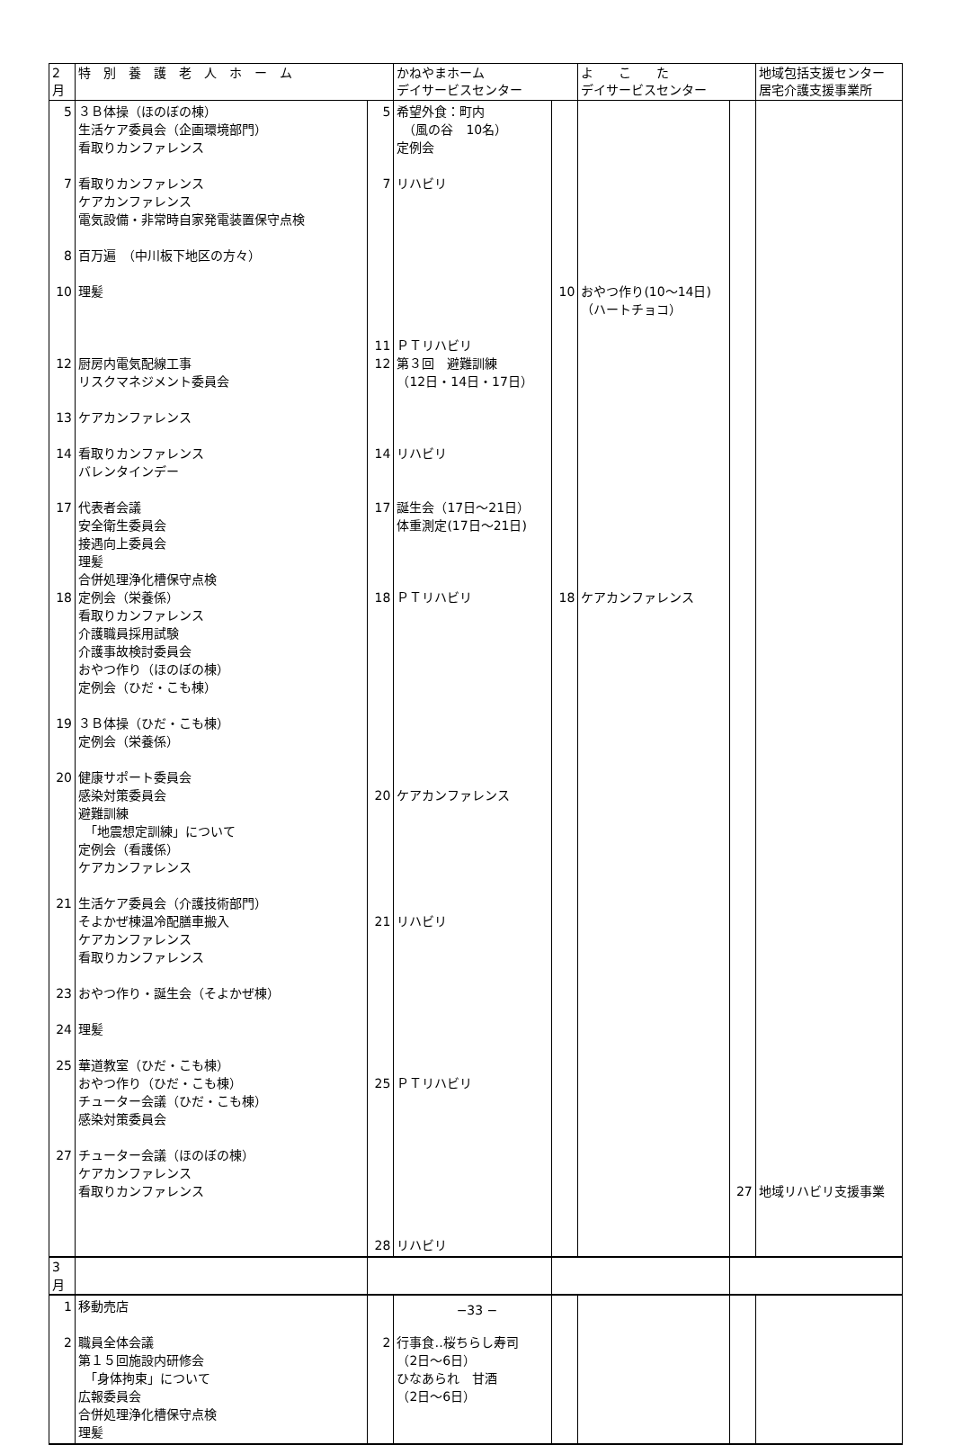| 2月 | 特 別 養 護 老 人 ホ ー ム | | かねやまホーム デイサービスセンター | | よ こ た デイサービスセンター | | 地域包括支援センター 居宅介護支援事業所 |
| --- | --- | --- | --- | --- | --- | --- | --- |
| 5 7 8 10 12 13 14 17 18 19 20 21 23 24 25 27 | ３Ｂ体操（ほのぼの棟） 生活ケア委員会（企画環境部門） 看取りカンファレンス 看取りカンファレンス ケアカンファレンス 電気設備・非常時自家発電装置保守点検 百万遍 （中川板下地区の方々） 理髪 厨房内電気配線工事 リスクマネジメント委員会 ケアカンファレンス 看取りカンファレンス バレンタインデー 代表者会議 安全衛生委員会 接遇向上委員会 理髪 合併処理浄化槽保守点検 定例会（栄養係） 看取りカンファレンス 介護職員採用試験 介護事故検討委員会 おやつ作り（ほのぼの棟） 定例会（ひだ・こも棟） ３Ｂ体操（ひだ・こも棟） 定例会（栄養係） 健康サポート委員会 感染対策委員会 避難訓練 「地震想定訓練」について 定例会（看護係） ケアカンファレンス 生活ケア委員会（介護技術部門） そよかぜ棟温冷配膳車搬入 ケアカンファレンス 看取りカンファレンス おやつ作り・誕生会（そよかぜ棟） 理髪 華道教室（ひだ・こも棟） おやつ作り（ひだ・こも棟） チューター会議（ひだ・こも棟） 感染対策委員会 チューター会議（ほのぼの棟） ケアカンファレンス 看取りカンファレンス | 5 7 11 12 14 17 18 20 21 25 28 | 希望外食：町内 （風の谷 10名） 定例会 リハビリ ＰＴリハビリ 第３回 避難訓練 （12日・14日・17日） リハビリ 誕生会（17日～21日） 体重測定(17日～21日) ＰＴリハビリ ケアカンファレンス リハビリ ＰＴリハビリ リハビリ | 10 18 | おやつ作り(10～14日) （ハートチョコ） ケアカンファレンス | 27 | 地域リハビリ支援事業 |
| 3月 | | | | | | | |
| 1 2 | 移動売店 職員全体会議 第１５回施設内研修会 「身体拘束」について 広報委員会 合併処理浄化槽保守点検 理髪 | 2 | 行事食‥桜ちらし寿司 （2日～6日） ひなあられ 甘酒 （2日～6日） | | | | |
−33 −